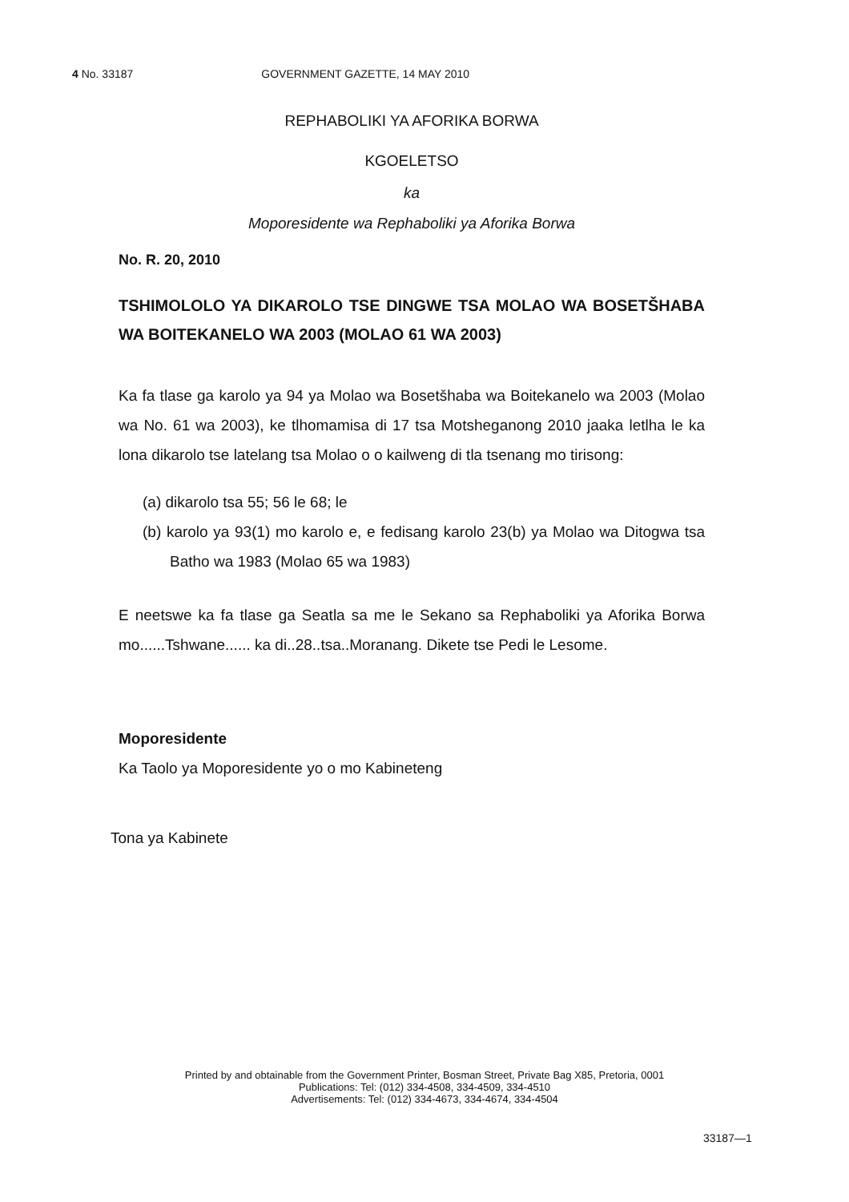4 No. 33187 GOVERNMENT GAZETTE, 14 MAY 2010
REPHABOLIKI YA AFORIKA BORWA
KGOELETSO
ka
Moporesidente wa Rephaboliki ya Aforika Borwa
No. R. 20, 2010
TSHIMOLOLO YA DIKAROLO TSE DINGWE TSA MOLAO WA BOSETŠHABA WA BOITEKANELO WA 2003 (MOLAO 61 WA 2003)
Ka fa tlase ga karolo ya 94 ya Molao wa Bosetšhaba wa Boitekanelo wa 2003 (Molao wa No. 61 wa 2003), ke tlhomamisa di 17 tsa Motsheganong 2010 jaaka letlha le ka lona dikarolo tse latelang tsa Molao o o kailweng di tla tsenang mo tirisong:
(a) dikarolo tsa 55; 56 le 68; le
(b) karolo ya 93(1) mo karolo e, e fedisang karolo 23(b) ya Molao wa Ditogwa tsa Batho wa 1983 (Molao 65 wa 1983)
E neetswe ka fa tlase ga Seatla sa me le Sekano sa Rephaboliki ya Aforika Borwa mo......Tshwane...... ka di..28..tsa..Moranang. Dikete tse Pedi le Lesome.
Moporesidente
Ka Taolo ya Moporesidente yo o mo Kabineteng
Tona ya Kabinete
Printed by and obtainable from the Government Printer, Bosman Street, Private Bag X85, Pretoria, 0001
Publications: Tel: (012) 334-4508, 334-4509, 334-4510
Advertisements: Tel: (012) 334-4673, 334-4674, 334-4504
33187—1